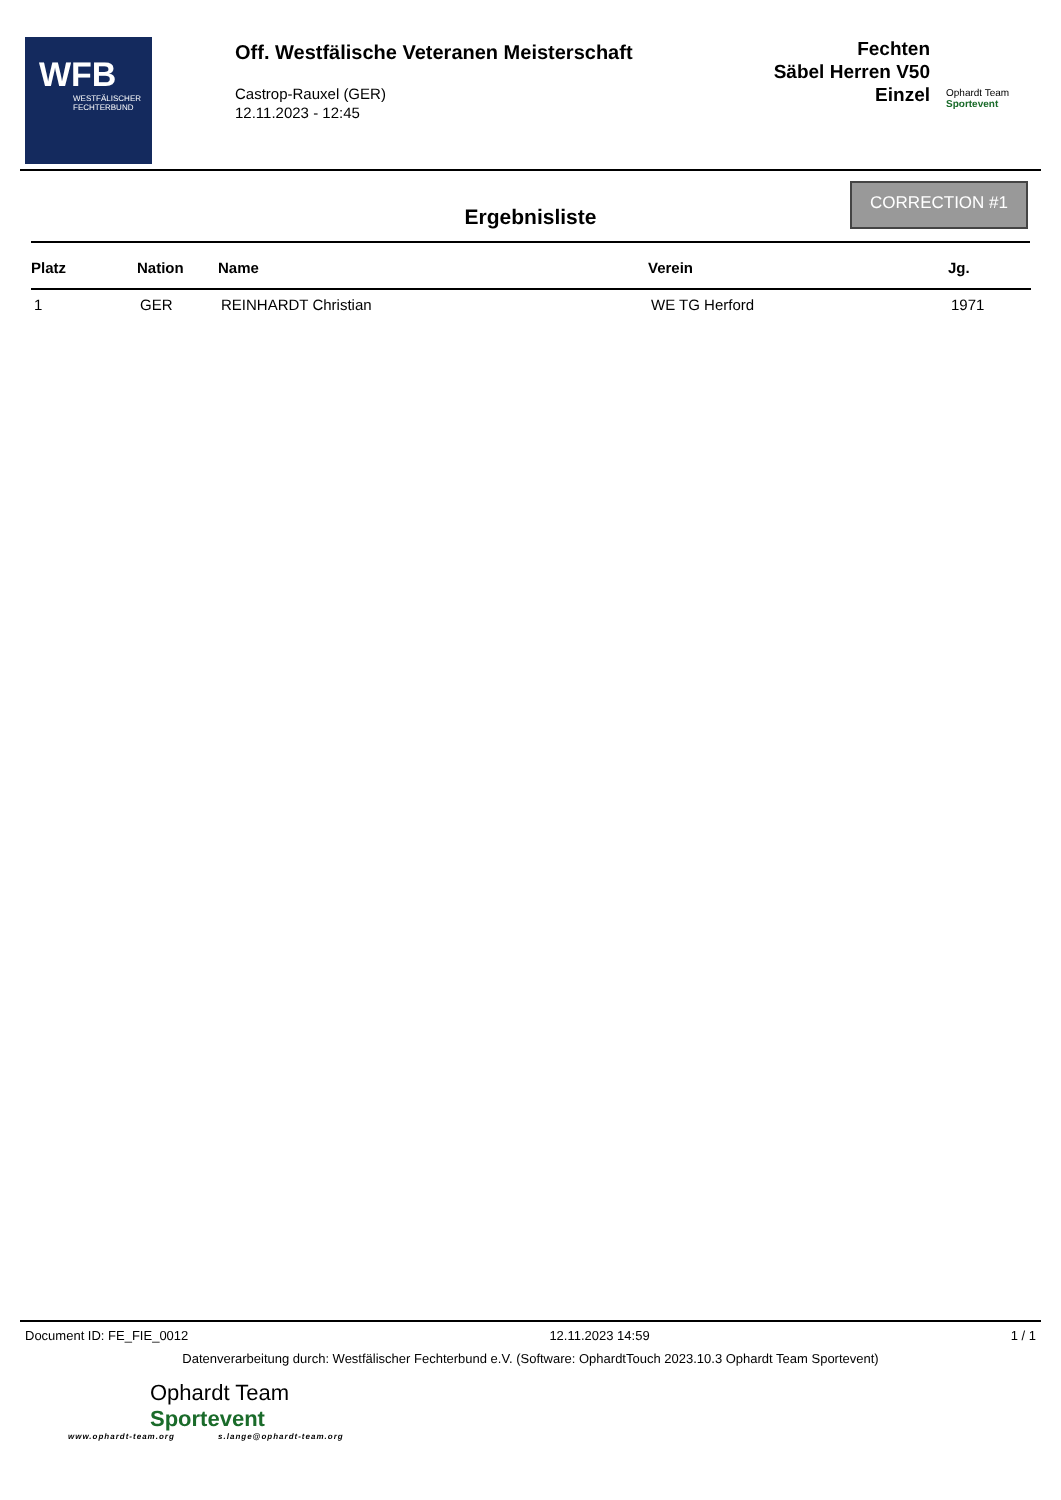WFB
WESTFÄLISCHER FECHTERBUND
Off. Westfälische Veteranen Meisterschaft
Castrop-Rauxel (GER)
12.11.2023 - 12:45
Fechten
Säbel Herren V50
Einzel
Ophardt Team
Sportevent
Ergebnisliste
CORRECTION #1
| Platz | Nation | Name | Verein | Jg. |
| --- | --- | --- | --- | --- |
| 1 | GER | REINHARDT Christian | WE TG Herford | 1971 |
Document ID: FE_FIE_0012 12.11.2023 14:59 1 / 1
Datenverarbeitung durch: Westfälischer Fechterbund e.V. (Software: OphardtTouch 2023.10.3 Ophardt Team Sportevent)
Ophardt Team
Sportevent
www.ophardt-team.org s.lange@ophardt-team.org